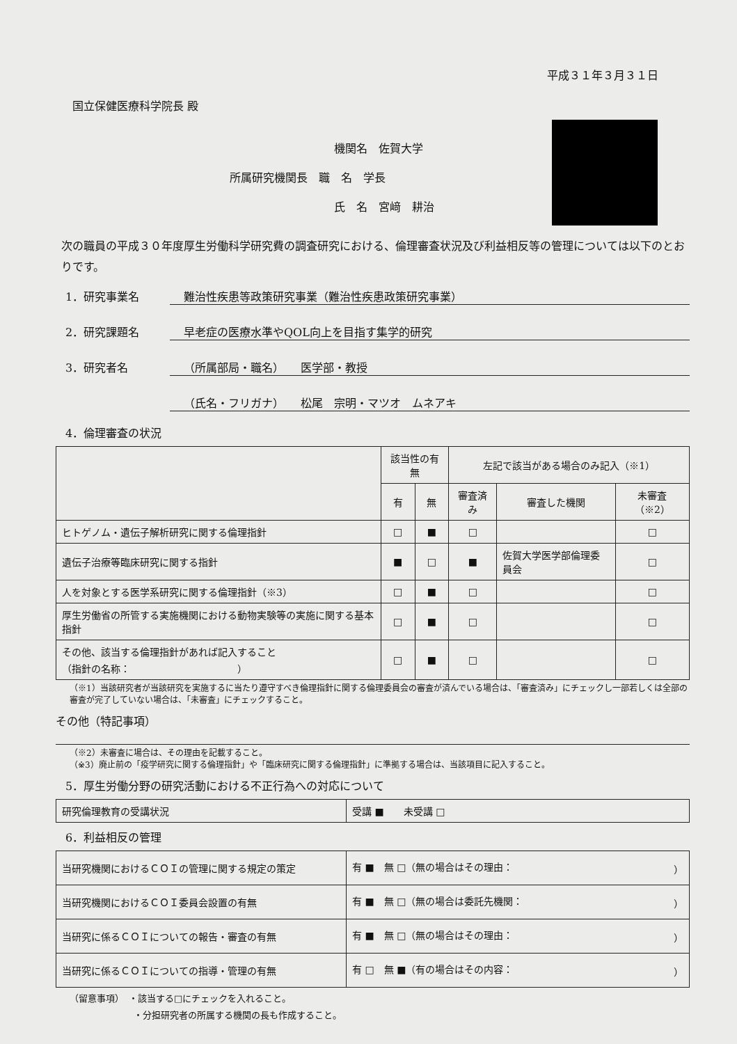平成３１年３月３１日
国立保健医療科学院長 殿
機関名　佐賀大学
所属研究機関長　職　名　学長
氏　名　宮﨑　耕治
次の職員の平成３０年度厚生労働科学研究費の調査研究における、倫理審査状況及び利益相反等の管理については以下のとおりです。
1．研究事業名 難治性疾患等政策研究事業（難治性疾患政策研究事業）
2．研究課題名 早老症の医療水準やQOL向上を目指す集学的研究
3．研究者名 （所属部局・職名）　　医学部・教授
（氏名・フリガナ）　　松尾　宗明・マツオ　ムネアキ
4．倫理審査の状況
| | 該当性の有無 | | 左記で該当がある場合のみ記入（※1） | | |
| --- | --- | --- | --- | --- | --- |
| | 有 | 無 | 審査済み | 審査した機関 | 未審査（※2） |
| ヒトゲノム・遺伝子解析研究に関する倫理指針 | □ | ■ | □ | | □ |
| 遺伝子治療等臨床研究に関する指針 | ■ | □ | ■ | 佐賀大学医学部倫理委員会 | □ |
| 人を対象とする医学系研究に関する倫理指針（※3） | □ | ■ | □ | | □ |
| 厚生労働省の所管する実施機関における動物実験等の実施に関する基本指針 | □ | ■ | □ | | □ |
| その他、該当する倫理指針があれば記入すること （指針の名称： ） | □ | ■ | □ | | □ |
（※1）当該研究者が当該研究を実施するに当たり遵守すべき倫理指針に関する倫理委員会の審査が済んでいる場合は、「審査済み」にチェックし一部若しくは全部の審査が完了していない場合は、「未審査」にチェックすること。
その他（特記事項）
（※2）未審査に場合は、その理由を記載すること。
（※3）廃止前の「疫学研究に関する倫理指針」や「臨床研究に関する倫理指針」に準拠する場合は、当該項目に記入すること。
5．厚生労働分野の研究活動における不正行為への対応について
| 研究倫理教育の受講状況 | 受講 ■ 未受講 □ |
6．利益相反の管理
| 当研究機関におけるＣＯＩの管理に関する規定の策定 | 有 ■ 無 □（無の場合はその理由： ） |
| 当研究機関におけるＣＯＩ委員会設置の有無 | 有 ■ 無 □（無の場合は委託先機関： ） |
| 当研究に係るＣＯＩについての報告・審査の有無 | 有 ■ 無 □（無の場合はその理由： ） |
| 当研究に係るＣＯＩについての指導・管理の有無 | 有 □ 無 ■（有の場合はその内容： ） |
（留意事項）　・該当する□にチェックを入れること。
・分担研究者の所属する機関の長も作成すること。